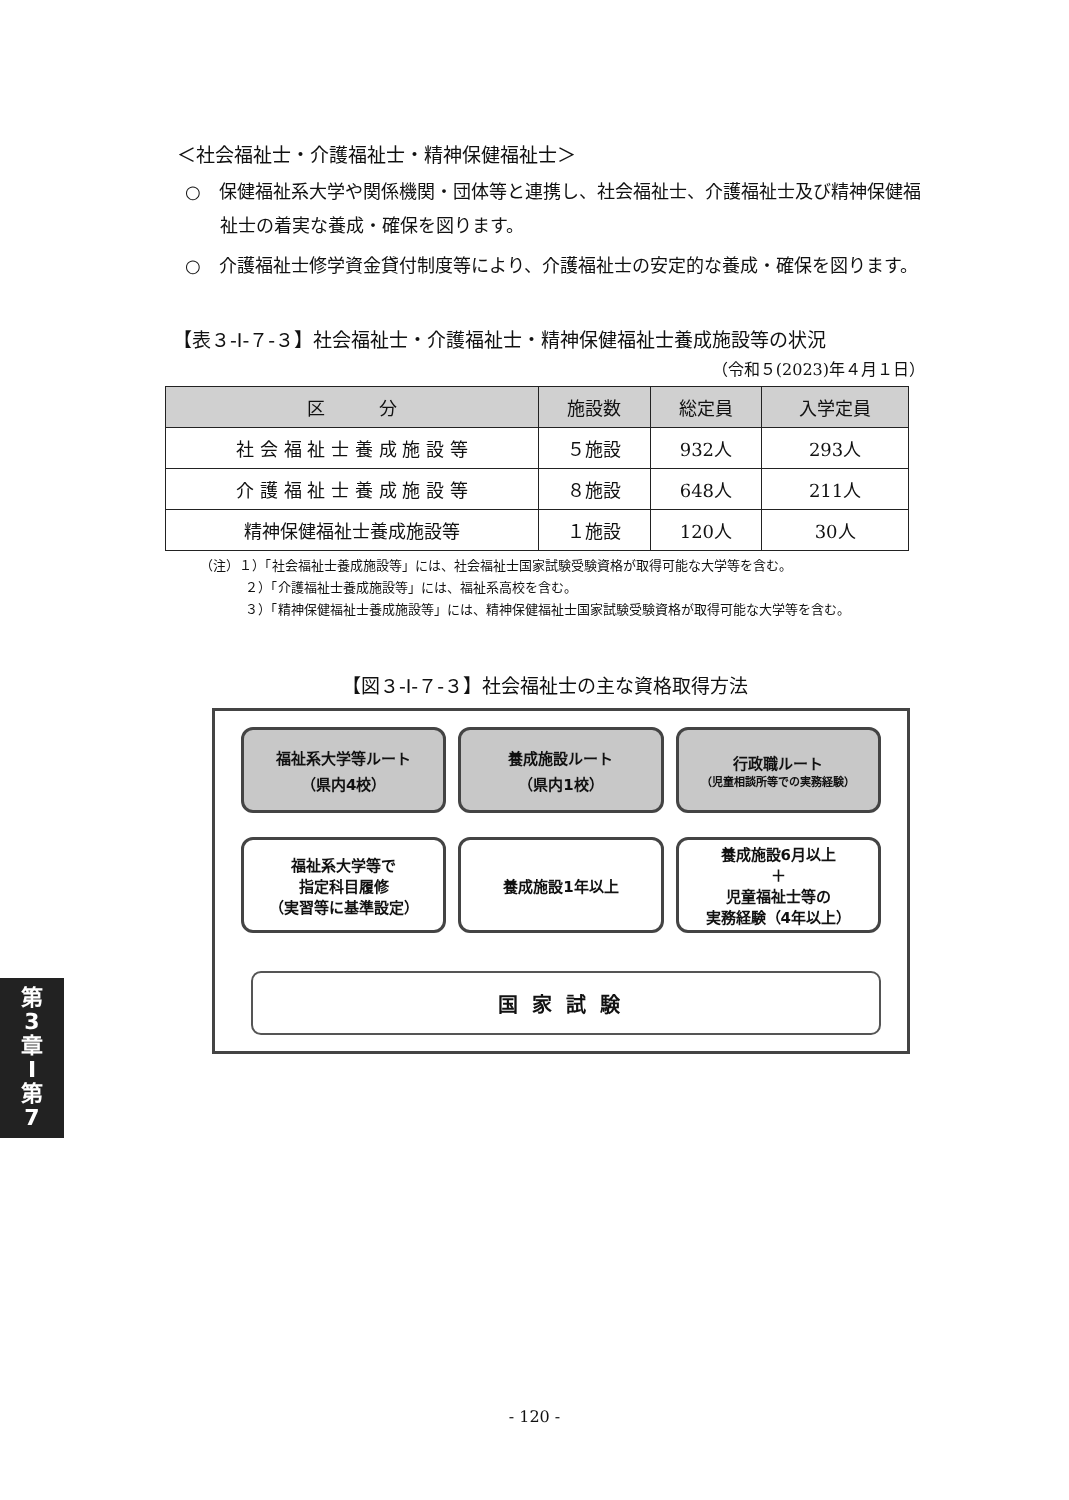＜社会福祉士・介護福祉士・精神保健福祉士＞
○　保健福祉系大学や関係機関・団体等と連携し、社会福祉士、介護福祉士及び精神保健福祉士の着実な養成・確保を図ります。
○　介護福祉士修学資金貸付制度等により、介護福祉士の安定的な養成・確保を図ります。
【表３-Ⅰ-７-３】社会福祉士・介護福祉士・精神保健福祉士養成施設等の状況
（令和５(2023)年４月１日）
| 区 分 | 施設数 | 総定員 | 入学定員 |
| --- | --- | --- | --- |
| 社 会 福 祉 士 養 成 施 設 等 | ５施設 | 932人 | 293人 |
| 介 護 福 祉 士 養 成 施 設 等 | ８施設 | 648人 | 211人 |
| 精神保健福祉士養成施設等 | １施設 | 120人 | 30人 |
（注）１）「社会福祉士養成施設等」には、社会福祉士国家試験受験資格が取得可能な大学等を含む。
２）「介護福祉士養成施設等」には、福祉系高校を含む。
３）「精神保健福祉士養成施設等」には、精神保健福祉士国家試験受験資格が取得可能な大学等を含む。
【図３-Ⅰ-７-３】社会福祉士の主な資格取得方法
福祉系大学等ルート
（県内4校）
養成施設ルート
（県内1校）
行政職ルート
（児童相談所等での実務経験）
福祉系大学等で
指定科目履修
（実習等に基準設定）
養成施設1年以上 養成施設6月以上
＋
児童福祉士等の
実務経験（4年以上）
国家試験
第
3
章
Ⅰ
第
7
- 120 -